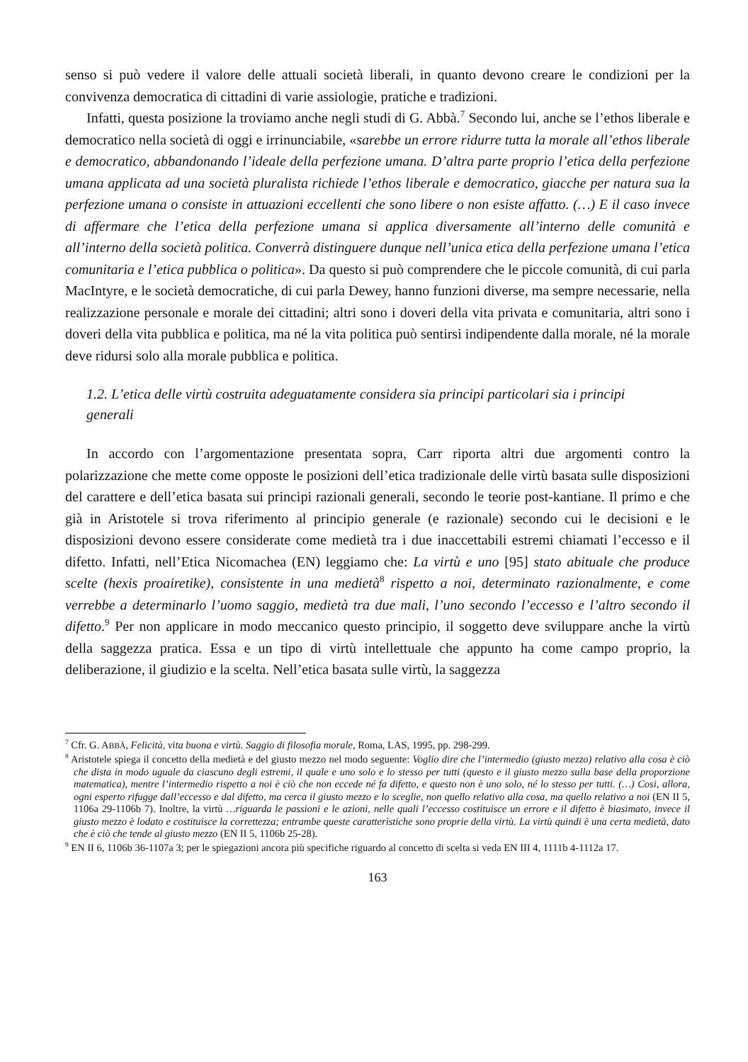senso si può vedere il valore delle attuali società liberali, in quanto devono creare le condizioni per la convivenza democratica di cittadini di varie assiologie, pratiche e tradizioni.
Infatti, questa posizione la troviamo anche negli studi di G. Abbà.<sup>7</sup> Secondo lui, anche se l’ethos liberale e democratico nella società di oggi e irrinunciabile, «sarebbe un errore ridurre tutta la morale all’ethos liberale e democratico, abbandonando l’ideale della perfezione umana. D’altra parte proprio l’etica della perfezione umana applicata ad una società pluralista richiede l’ethos liberale e democratico, giacche per natura sua la perfezione umana o consiste in attuazioni eccellenti che sono libere o non esiste affatto. (…) E il caso invece di affermare che l’etica della perfezione umana si applica diversamente all’interno delle comunità e all’interno della società politica. Converrà distinguere dunque nell’unica etica della perfezione umana l’etica comunitaria e l’etica pubblica o politica». Da questo si può comprendere che le piccole comunità, di cui parla MacIntyre, e le società democratiche, di cui parla Dewey, hanno funzioni diverse, ma sempre necessarie, nella realizzazione personale e morale dei cittadini; altri sono i doveri della vita privata e comunitaria, altri sono i doveri della vita pubblica e politica, ma né la vita politica può sentirsi indipendente dalla morale, né la morale deve ridursi solo alla morale pubblica e politica.
1.2. L’etica delle virtù costruita adeguatamente considera sia principi particolari sia i principi generali
In accordo con l’argomentazione presentata sopra, Carr riporta altri due argomenti contro la polarizzazione che mette come opposte le posizioni dell’etica tradizionale delle virtù basata sulle disposizioni del carattere e dell’etica basata sui principi razionali generali, secondo le teorie post-kantiane. Il primo e che già in Aristotele si trova riferimento al principio generale (e razionale) secondo cui le decisioni e le disposizioni devono essere considerate come medietà tra i due inaccettabili estremi chiamati l’eccesso e il difetto. Infatti, nell’Etica Nicomachea (EN) leggiamo che: La virtù e uno [95] stato abituale che produce scelte (hexis proairetike), consistente in una medietà<sup>8</sup> rispetto a noi, determinato razionalmente, e come verrebbe a determinarlo l’uomo saggio, medietà tra due mali, l’uno secondo l’eccesso e l’altro secondo il difetto.<sup>9</sup> Per non applicare in modo meccanico questo principio, il soggetto deve sviluppare anche la virtù della saggezza pratica. Essa e un tipo di virtù intellettuale che appunto ha come campo proprio, la deliberazione, il giudizio e la scelta. Nell’etica basata sulle virtù, la saggezza
<sup>7</sup> Cfr. G. ABBÀ, Felicità, vita buona e virtù. Saggio di filosofia morale, Roma, LAS, 1995, pp. 298-299.
<sup>8</sup> Aristotele spiega il concetto della medietà e del giusto mezzo nel modo seguente: Voglio dire che l’intermedio (giusto mezzo) relativo alla cosa è ciò che dista in modo uguale da ciascuno degli estremi, il quale e uno solo e lo stesso per tutti (questo e il giusto mezzo sulla base della proporzione matematica), mentre l’intermedio rispetto a noi è ciò che non eccede né fa difetto, e questo non è uno solo, né lo stesso per tutti. (…) Cosi, allora, ogni esperto rifugge dall’eccesso e dal difetto, ma cerca il giusto mezzo e lo sceglie, non quello relativo alla cosa, ma quello relativo a noi (EN II 5, 1106a 29-1106b 7). Inoltre, la virtù …riguarda le passioni e le azioni, nelle quali l’eccesso costituisce un errore e il difetto è biasimato, invece il giusto mezzo è lodato e costituisce la correttezza; entrambe queste caratteristiche sono proprie della virtù. La virtù quindi è una certa medietà, dato che è ciò che tende al giusto mezzo (EN II 5, 1106b 25-28).
<sup>9</sup> EN II 6, 1106b 36-1107a 3; per le spiegazioni ancora più specifiche riguardo al concetto di scelta si veda EN III 4, 1111b 4-1112a 17.
163